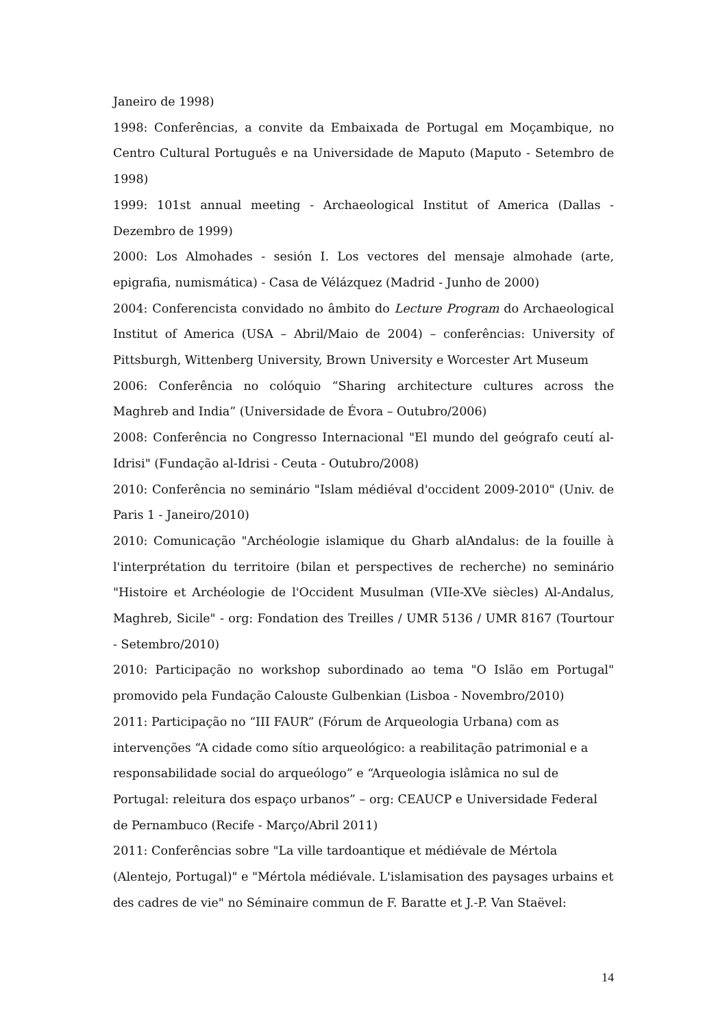Janeiro de 1998)
1998: Conferências, a convite da Embaixada de Portugal em Moçambique, no Centro Cultural Português e na Universidade de Maputo (Maputo - Setembro de 1998)
1999: 101st annual meeting - Archaeological Institut of America (Dallas - Dezembro de 1999)
2000: Los Almohades - sesión I. Los vectores del mensaje almohade (arte, epigrafia, numismática) - Casa de Vélázquez (Madrid - Junho de 2000)
2004: Conferencista convidado no âmbito do Lecture Program do Archaeological Institut of America (USA – Abril/Maio de 2004) – conferências: University of Pittsburgh, Wittenberg University, Brown University e Worcester Art Museum
2006: Conferência no colóquio “Sharing architecture cultures across the Maghreb and India” (Universidade de Évora – Outubro/2006)
2008: Conferência no Congresso Internacional "El mundo del geógrafo ceutí al-Idrisi" (Fundação al-Idrisi - Ceuta - Outubro/2008)
2010: Conferência no seminário "Islam médiéval d'occident 2009-2010" (Univ. de Paris 1 - Janeiro/2010)
2010: Comunicação "Archéologie islamique du Gharb alAndalus: de la fouille à l'interprétation du territoire (bilan et perspectives de recherche) no seminário "Histoire et Archéologie de l'Occident Musulman (VIIe-XVe siècles) Al-Andalus, Maghreb, Sicile" - org: Fondation des Treilles / UMR 5136 / UMR 8167 (Tourtour - Setembro/2010)
2010: Participação no workshop subordinado ao tema "O Islão em Portugal" promovido pela Fundação Calouste Gulbenkian (Lisboa - Novembro/2010)
2011: Participação no “III FAUR” (Fórum de Arqueologia Urbana) com as intervenções “A cidade como sítio arqueológico: a reabilitação patrimonial e a responsabilidade social do arqueólogo” e “Arqueologia islâmica no sul de Portugal: releitura dos espaço urbanos” – org: CEAUCP e Universidade Federal de Pernambuco (Recife - Março/Abril 2011)
2011: Conferências sobre "La ville tardoantique et médiévale de Mértola (Alentejo, Portugal)" e "Mértola médiévale. L'islamisation des paysages urbains et des cadres de vie" no Séminaire commun de F. Baratte et J.-P. Van Staëvel:
14